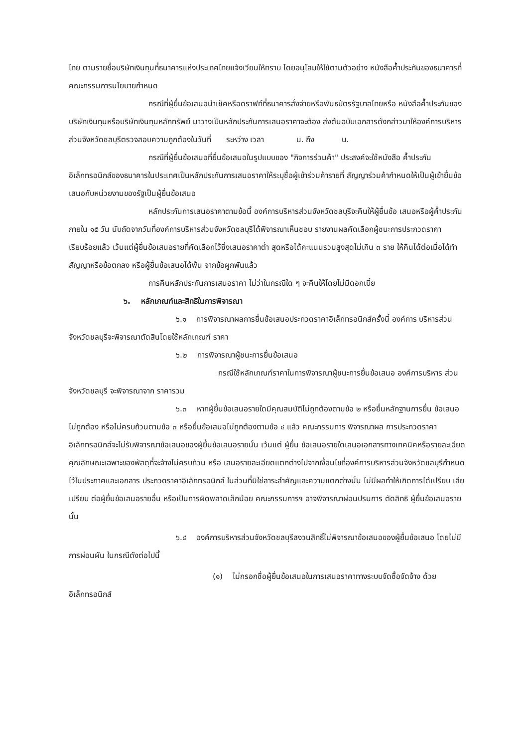ไทย ตามรายชื่อบริษัทเงินทุนที่ธนาคารแห่งประเทศไทยแจ้งเวียนให้ทราบ โดยอนุโลมให้ใช้ตามตัวอย่าง หนังสือค้ำประกันของธนาคารที่คณะกรรมการนโยบายกำหนด
กรณีที่ผู้ยื่นข้อเสนอนำเช็คหรือดราฟท์ที่ธนาคารสั่งจ่ายหรือพันธบัตรรัฐบาลไทยหรือ หนังสือค้ำประกันของบริษัทเงินทุนหรือบริษัทเงินทุนหลักทรัพย์ มาวางเป็นหลักประกันการเสนอราคาจะต้อง ส่งต้นฉบับเอกสารดังกล่าวมาให้องค์การบริหารส่วนจังหวัดชลบุรีตรวจสอบความถูกต้องในวันที่ ระหว่าง เวลา น. ถึง น.
กรณีที่ผู้ยื่นข้อเสนอที่ยื่นข้อเสนอในรูปแบบของ "กิจการร่วมค้า" ประสงค์จะใช้หนังสือ ค้ำประกันอิเล็กทรอนิกส์ของธนาคารในประเทศเป็นหลักประกันการเสนอราคาให้ระบุชื่อผู้เข้าร่วมค้ารายที่ สัญญาร่วมค้ากำหนดให้เป็นผู้เข้ายื่นข้อเสนอกับหน่วยงานของรัฐเป็นผู้ยื่นข้อเสนอ
หลักประกันการเสนอราคาตามข้อนี้ องค์การบริหารส่วนจังหวัดชลบุรีจะคืนให้ผู้ยื่นข้อ เสนอหรือผู้ค้ำประกันภายใน ๑๕ วัน นับถัดจากวันที่องค์การบริหารส่วนจังหวัดชลบุรีได้พิจารณาเห็นชอบ รายงานผลคัดเลือกผู้ชนะการประกวดราคาเรียบร้อยแล้ว เว้นแต่ผู้ยื่นข้อเสนอรายที่คัดเลือกไว้ซึ่งเสนอราคาต่ำ สุดหรือได้คะแนนรวมสูงสุดไม่เกิน ๓ ราย ให้คืนได้ต่อเมื่อได้ทำสัญญาหรือข้อตกลง หรือผู้ยื่นข้อเสนอได้พ้น จากข้อผูกพันแล้ว
การคืนหลักประกันการเสนอราคา ไม่ว่าในกรณีใด ๆ จะคืนให้โดยไม่มีดอกเบี้ย
๖. หลักเกณฑ์และสิทธิในการพิจารณา
๖.๑ การพิจารณาผลการยื่นข้อเสนอประกวดราคาอิเล็กทรอนิกส์ครั้งนี้ องค์การ บริหารส่วนจังหวัดชลบุรีจะพิจารณาตัดสินโดยใช้หลักเกณฑ์ ราคา
๖.๒ การพิจารณาผู้ชนะการยื่นข้อเสนอ
กรณีใช้หลักเกณฑ์ราคาในการพิจารณาผู้ชนะการยื่นข้อเสนอ องค์การบริหาร ส่วนจังหวัดชลบุรี จะพิจารณาจาก ราคารวม
๖.๓ หากผู้ยื่นข้อเสนอรายใดมีคุณสมบัติไม่ถูกต้องตามข้อ ๒ หรือยื่นหลักฐานการยื่น ข้อเสนอไม่ถูกต้อง หรือไม่ครบถ้วนตามข้อ ๓ หรือยื่นข้อเสนอไม่ถูกต้องตามข้อ ๔ แล้ว คณะกรรมการ พิจารณาผล การประกวดราคาอิเล็กทรอนิกส์จะไม่รับพิจารณาข้อเสนอของผู้ยื่นข้อเสนอรายนั้น เว้นแต่ ผู้ยื่น ข้อเสนอรายใดเสนอเอกสารทางเทคนิคหรือรายละเอียดคุณลักษณะเฉพาะของพัสดุที่จะจ้างไม่ครบถ้วน หรือ เสนอรายละเอียดแตกต่างไปจากเงื่อนไขที่องค์การบริหารส่วนจังหวัดชลบุรีกำหนดไว้ในประกาศและเอกสาร ประกวดราคาอิเล็กทรอนิกส์ ในส่วนที่มิใช่สาระสำคัญและความแตกต่างนั้น ไม่มีผลทำให้เกิดการได้เปรียบ เสียเปรียบ ต่อผู้ยื่นข้อเสนอรายอื่น หรือเป็นการผิดพลาดเล็กน้อย คณะกรรมการฯ อาจพิจารณาผ่อนปรนการ ตัดสิทธิ ผู้ยื่นข้อเสนอรายนั้น
๖.๔ องค์การบริหารส่วนจังหวัดชลบุรีสงวนสิทธิ์ไม่พิจารณาข้อเสนอของผู้ยื่นข้อเสนอ โดยไม่มีการผ่อนผัน ในกรณีดังต่อไปนี้
(๑) ไม่กรอกชื่อผู้ยื่นข้อเสนอในการเสนอราคาทางระบบจัดซื้อจัดจ้าง ด้วย อิเล็กทรอนิกส์